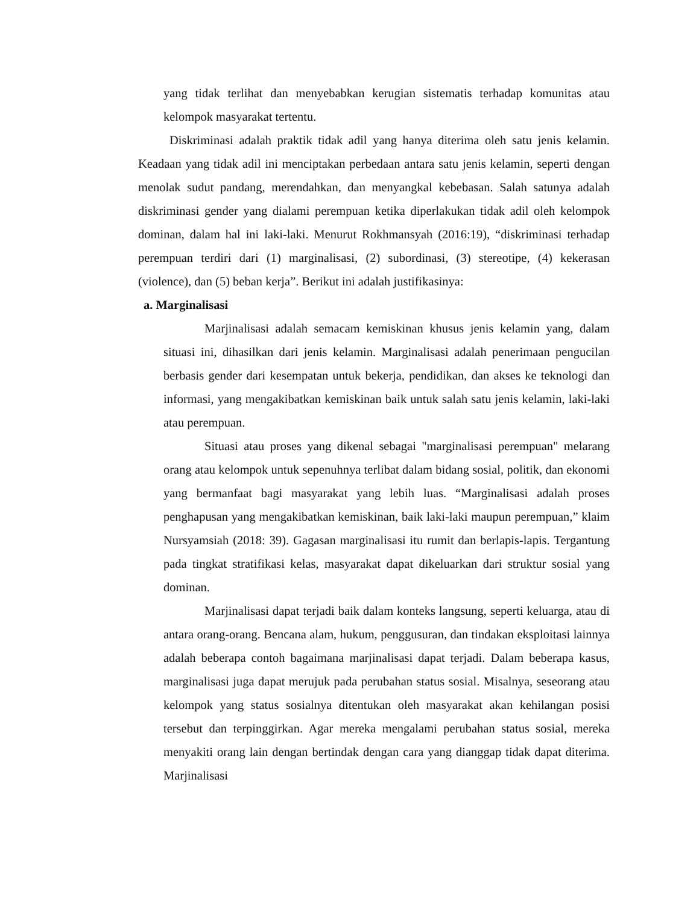yang tidak terlihat dan menyebabkan kerugian sistematis terhadap komunitas atau kelompok masyarakat tertentu.
Diskriminasi adalah praktik tidak adil yang hanya diterima oleh satu jenis kelamin. Keadaan yang tidak adil ini menciptakan perbedaan antara satu jenis kelamin, seperti dengan menolak sudut pandang, merendahkan, dan menyangkal kebebasan. Salah satunya adalah diskriminasi gender yang dialami perempuan ketika diperlakukan tidak adil oleh kelompok dominan, dalam hal ini laki-laki. Menurut Rokhmansyah (2016:19), “diskriminasi terhadap perempuan terdiri dari (1) marginalisasi, (2) subordinasi, (3) stereotipe, (4) kekerasan (violence), dan (5) beban kerja”. Berikut ini adalah justifikasinya:
a. Marginalisasi
Marjinalisasi adalah semacam kemiskinan khusus jenis kelamin yang, dalam situasi ini, dihasilkan dari jenis kelamin. Marginalisasi adalah penerimaan pengucilan berbasis gender dari kesempatan untuk bekerja, pendidikan, dan akses ke teknologi dan informasi, yang mengakibatkan kemiskinan baik untuk salah satu jenis kelamin, laki-laki atau perempuan.
Situasi atau proses yang dikenal sebagai "marginalisasi perempuan" melarang orang atau kelompok untuk sepenuhnya terlibat dalam bidang sosial, politik, dan ekonomi yang bermanfaat bagi masyarakat yang lebih luas. “Marginalisasi adalah proses penghapusan yang mengakibatkan kemiskinan, baik laki-laki maupun perempuan,” klaim Nursyamsiah (2018: 39). Gagasan marginalisasi itu rumit dan berlapis-lapis. Tergantung pada tingkat stratifikasi kelas, masyarakat dapat dikeluarkan dari struktur sosial yang dominan.
Marjinalisasi dapat terjadi baik dalam konteks langsung, seperti keluarga, atau di antara orang-orang. Bencana alam, hukum, penggusuran, dan tindakan eksploitasi lainnya adalah beberapa contoh bagaimana marjinalisasi dapat terjadi. Dalam beberapa kasus, marginalisasi juga dapat merujuk pada perubahan status sosial. Misalnya, seseorang atau kelompok yang status sosialnya ditentukan oleh masyarakat akan kehilangan posisi tersebut dan terpinggirkan. Agar mereka mengalami perubahan status sosial, mereka menyakiti orang lain dengan bertindak dengan cara yang dianggap tidak dapat diterima. Marjinalisasi